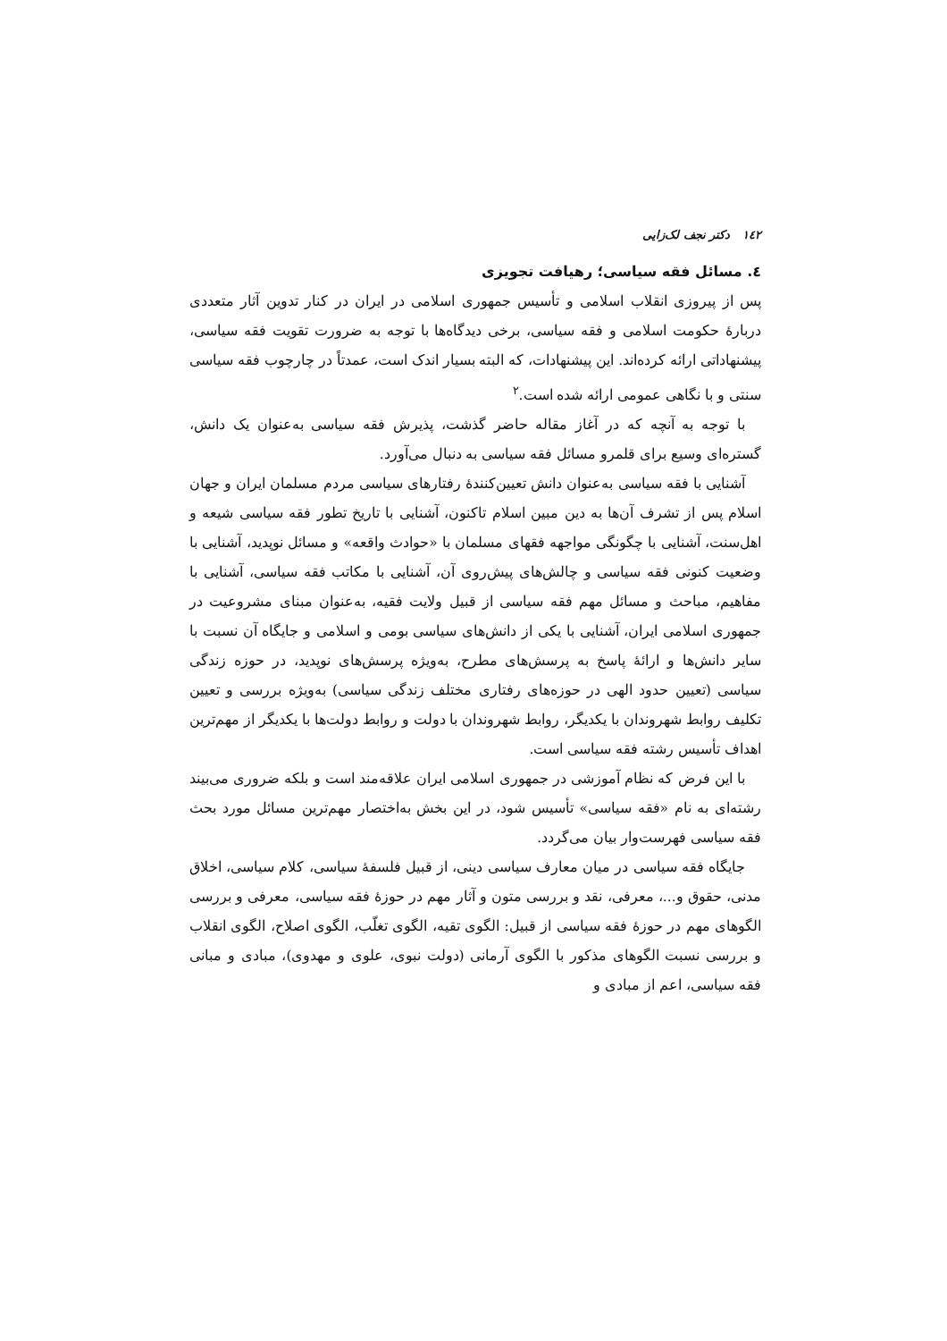١٤٢ دکتر نجف لک‌زایی
٤. مسائل فقه سیاسی؛ رهیافت تجویزی
پس از پیروزی انقلاب اسلامی و تأسیس جمهوری اسلامی در ایران در کنار تدوین آثار متعددی دربارهٔ حکومت اسلامی و فقه سیاسی، برخی دیدگاه‌ها با توجه به ضرورت تقویت فقه سیاسی، پیشنهاداتی ارائه کرده‌اند. این پیشنهادات، که البته بسیار اندک است، عمدتاً در چارچوب فقه سیاسی سنتی و با نگاهی عمومی ارائه شده است.<sup>٢</sup>
با توجه به آنچه که در آغاز مقاله حاضر گذشت، پذیرش فقه سیاسی به‌عنوان یک دانش، گستره‌ای وسیع برای قلمرو مسائل فقه سیاسی به دنبال می‌آورد.
آشنایی با فقه سیاسی به‌عنوان دانش تعیین‌کنندهٔ رفتارهای سیاسی مردم مسلمان ایران و جهان اسلام پس از تشرف آن‌ها به دین مبین اسلام تاکنون، آشنایی با تاریخ تطور فقه سیاسی شیعه و اهل‌سنت، آشنایی با چگونگی مواجهه فقهای مسلمان با «حوادث واقعه» و مسائل نوپدید، آشنایی با وضعیت کنونی فقه سیاسی و چالش‌های پیش‌روی آن، آشنایی با مکاتب فقه سیاسی، آشنایی با مفاهیم، مباحث و مسائل مهم فقه سیاسی از قبیل ولایت فقیه، به‌عنوان مبنای مشروعیت در جمهوری اسلامی ایران، آشنایی با یکی از دانش‌های سیاسی بومی و اسلامی و جایگاه آن نسبت با سایر دانش‌ها و ارائهٔ پاسخ به پرسش‌های مطرح، به‌ویژه پرسش‌های نوپدید، در حوزه زندگی سیاسی (تعیین حدود الهی در حوزه‌های رفتاری مختلف زندگی سیاسی) به‌ویژه بررسی و تعیین تکلیف روابط شهروندان با یکدیگر، روابط شهروندان با دولت و روابط دولت‌ها با یکدیگر از مهم‌ترین اهداف تأسیس رشته فقه سیاسی است.
با این فرض که نظام آموزشی در جمهوری اسلامی ایران علاقه‌مند است و بلکه ضروری می‌بیند رشته‌ای به نام «فقه سیاسی» تأسیس شود، در این بخش به‌اختصار مهم‌ترین مسائل مورد بحث فقه سیاسی فهرست‌وار بیان می‌گردد.
جایگاه فقه سیاسی در میان معارف سیاسی دینی، از قبیل فلسفهٔ سیاسی، کلام سیاسی، اخلاق مدنی، حقوق و...، معرفی، نقد و بررسی متون و آثار مهم در حوزهٔ فقه سیاسی، معرفی و بررسی الگوهای مهم در حوزهٔ فقه سیاسی از قبیل: الگوی تقیه، الگوی تغلّب، الگوی اصلاح، الگوی انقلاب و بررسی نسبت الگوهای مذکور با الگوی آرمانی (دولت نبوی، علوی و مهدوی)، مبادی و مبانی فقه سیاسی، اعم از مبادی و